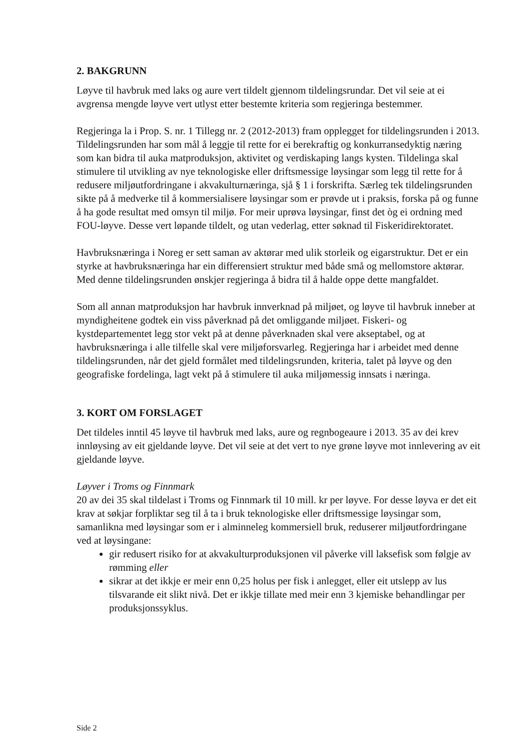2. BAKGRUNN
Løyve til havbruk med laks og aure vert tildelt gjennom tildelingsrundar. Det vil seie at ei avgrensa mengde løyve vert utlyst etter bestemte kriteria som regjeringa bestemmer.
Regjeringa la i Prop. S. nr. 1 Tillegg nr. 2 (2012-2013) fram opplegget for tildelingsrunden i 2013. Tildelingsrunden har som mål å leggje til rette for ei berekraftig og konkurransedyktig næring som kan bidra til auka matproduksjon, aktivitet og verdiskaping langs kysten. Tildelinga skal stimulere til utvikling av nye teknologiske eller driftsmessige løysingar som legg til rette for å redusere miljøutfordringane i akvakulturnæringa, sjå § 1 i forskrifta. Særleg tek tildelingsrunden sikte på å medverke til å kommersialisere løysingar som er prøvde ut i praksis, forska på og funne å ha gode resultat med omsyn til miljø. For meir uprøva løysingar, finst det òg ei ordning med FOU-løyve. Desse vert løpande tildelt, og utan vederlag, etter søknad til Fiskeridirektoratet.
Havbruksnæringa i Noreg er sett saman av aktørar med ulik storleik og eigarstruktur. Det er ein styrke at havbruksnæringa har ein differensiert struktur med både små og mellomstore aktørar. Med denne tildelingsrunden ønskjer regjeringa å bidra til å halde oppe dette mangfaldet.
Som all annan matproduksjon har havbruk innverknad på miljøet, og løyve til havbruk inneber at myndigheitene godtek ein viss påverknad på det omliggande miljøet. Fiskeri- og kystdepartementet legg stor vekt på at denne påverknaden skal vere akseptabel, og at havbruksnæringa i alle tilfelle skal vere miljøforsvarleg. Regjeringa har i arbeidet med denne tildelingsrunden, når det gjeld formålet med tildelingsrunden, kriteria, talet på løyve og den geografiske fordelinga, lagt vekt på å stimulere til auka miljømessig innsats i næringa.
3. KORT OM FORSLAGET
Det tildeles inntil 45 løyve til havbruk med laks, aure og regnbogeaure i 2013. 35 av dei krev innløysing av eit gjeldande løyve. Det vil seie at det vert to nye grøne løyve mot innlevering av eit gjeldande løyve.
Løyver i Troms og Finnmark
20 av dei 35 skal tildelast i Troms og Finnmark til 10 mill. kr per løyve. For desse løyva er det eit krav at søkjar forpliktar seg til å ta i bruk teknologiske eller driftsmessige løysingar som, samanlikna med løysingar som er i alminneleg kommersiell bruk, reduserer miljøutfordringane ved at løysingane:
gir redusert risiko for at akvakulturproduksjonen vil påverke vill laksefisk som følgje av rømming eller
sikrar at det ikkje er meir enn 0,25 holus per fisk i anlegget, eller eit utslepp av lus tilsvarande eit slikt nivå. Det er ikkje tillate med meir enn 3 kjemiske behandlingar per produksjonssyklus.
Side 2